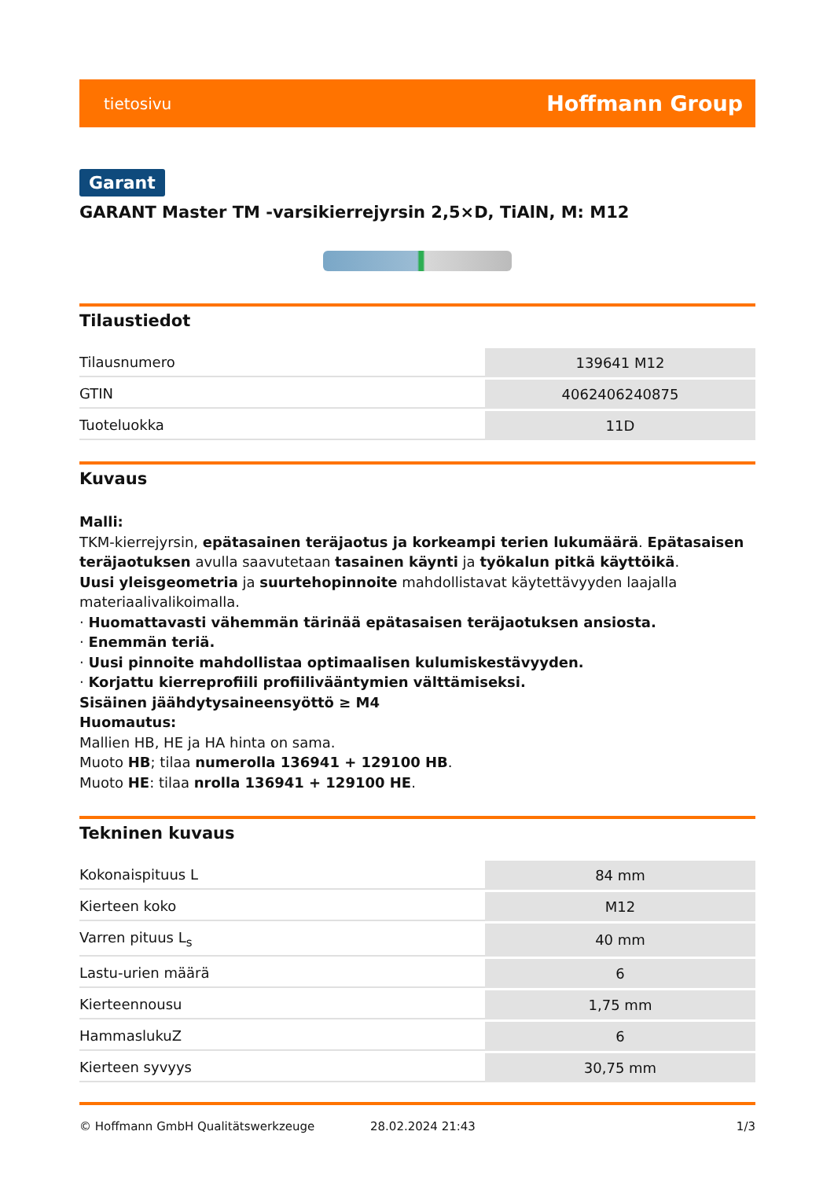tietosivu Hoffmann Group
Garant
GARANT Master TM -varsikierrejyrsin 2,5×D, TiAlN, M: M12
Tilaustiedot
| Tilausnumero | 139641 M12 |
| GTIN | 4062406240875 |
| Tuoteluokka | 11D |
Kuvaus
Malli:
TKM-kierrejyrsin, epätasainen teräjaotus ja korkeampi terien lukumäärä. Epätasaisen teräjaotuksen avulla saavutetaan tasainen käynti ja työkalun pitkä käyttöikä.
Uusi yleisgeometria ja suurtehopinnoite mahdollistavat käytettävyyden laajalla materiaalivalikoimalla.
· Huomattavasti vähemmän tärinää epätasaisen teräjaotuksen ansiosta.
· Enemmän teriä.
· Uusi pinnoite mahdollistaa optimaalisen kulumiskestävyyden.
· Korjattu kierreprofiili profiilivääntymien välttämiseksi.
Sisäinen jäähdytysaineensyöttö ≥ M4
Huomautus:
Mallien HB, HE ja HA hinta on sama.
Muoto HB; tilaa numerolla 136941 + 129100 HB.
Muoto HE: tilaa nrolla 136941 + 129100 HE.
Tekninen kuvaus
| Kokonaispituus L | 84 mm |
| Kierteen koko | M12 |
| Varren pituus L<sub>s</sub> | 40 mm |
| Lastu-urien määrä | 6 |
| Kierteennousu | 1,75 mm |
| HammaslukuZ | 6 |
| Kierteen syvyys | 30,75 mm |
© Hoffmann GmbH Qualitätswerkzeuge 28.02.2024 21:43 1/3